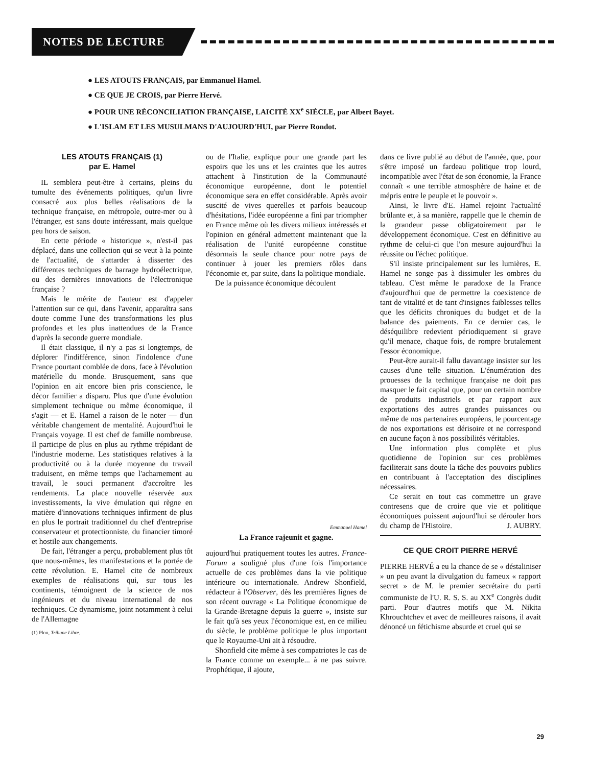NOTES DE LECTURE
● LES ATOUTS FRANÇAIS, par Emmanuel Hamel.
● CE QUE JE CROIS, par Pierre Hervé.
● POUR UNE RÉCONCILIATION FRANÇAISE, LAICITÉ XX<sup>e</sup> SIÈCLE, par Albert Bayet.
● L'ISLAM ET LES MUSULMANS D'AUJOURD'HUI, par Pierre Rondot.
LES ATOUTS FRANÇAIS (1)
par E. Hamel
IL semblera peut-être à certains, pleins du tumulte des événements politiques, qu'un livre consacré aux plus belles réalisations de la technique française, en métropole, outre-mer ou à l'étranger, est sans doute intéressant, mais quelque peu hors de saison.
En cette période « historique », n'est-il pas déplacé, dans une collection qui se veut à la pointe de l'actualité, de s'attarder à disserter des différentes techniques de barrage hydroélectrique, ou des dernières innovations de l'électronique française ?
Mais le mérite de l'auteur est d'appeler l'attention sur ce qui, dans l'avenir, apparaîtra sans doute comme l'une des transformations les plus profondes et les plus inattendues de la France d'après la seconde guerre mondiale.
Il était classique, il n'y a pas si longtemps, de déplorer l'indifférence, sinon l'indolence d'une France pourtant comblée de dons, face à l'évolution matérielle du monde. Brusquement, sans que l'opinion en ait encore bien pris conscience, le décor familier a disparu. Plus que d'une évolution simplement technique ou même économique, il s'agit — et E. Hamel a raison de le noter — d'un véritable changement de mentalité. Aujourd'hui le Français voyage. Il est chef de famille nombreuse. Il participe de plus en plus au rythme trépidant de l'industrie moderne. Les statistiques relatives à la productivité ou à la durée moyenne du travail traduisent, en même temps que l'acharnement au travail, le souci permanent d'accroître les rendements. La place nouvelle réservée aux investissements, la vive émulation qui règne en matière d'innovations techniques infirment de plus en plus le portrait traditionnel du chef d'entreprise conservateur et protectionniste, du financier timoré et hostile aux changements.
De fait, l'étranger a perçu, probablement plus tôt que nous-mêmes, les manifestations et la portée de cette révolution. E. Hamel cite de nombreux exemples de réalisations qui, sur tous les continents, témoignent de la science de nos ingénieurs et du niveau international de nos techniques. Ce dynamisme, joint notamment à celui de l'Allemagne
(1) Plon, Tribune Libre.
ou de l'Italie, explique pour une grande part les espoirs que les uns et les craintes que les autres attachent à l'institution de la Communauté économique européenne, dont le potentiel économique sera en effet considérable. Après avoir suscité de vives querelles et parfois beaucoup d'hésitations, l'idée européenne a fini par triompher en France même où les divers milieux intéressés et l'opinion en général admettent maintenant que la réalisation de l'unité européenne constitue désormais la seule chance pour notre pays de continuer à jouer les premiers rôles dans l'économie et, par suite, dans la politique mondiale.
De la puissance économique découlent
Emmanuel Hamel
La France rajeunit et gagne.
aujourd'hui pratiquement toutes les autres. France-Forum a souligné plus d'une fois l'importance actuelle de ces problèmes dans la vie politique intérieure ou internationale. Andrew Shonfield, rédacteur à l'Observer, dès les premières lignes de son récent ouvrage « La Politique économique de la Grande-Bretagne depuis la guerre », insiste sur le fait qu'à ses yeux l'économique est, en ce milieu du siècle, le problème politique le plus important que le Royaume-Uni ait à résoudre.
Shonfield cite même à ses compatriotes le cas de la France comme un exemple... à ne pas suivre. Prophétique, il ajoute,
dans ce livre publié au début de l'année, que, pour s'être imposé un fardeau politique trop lourd, incompatible avec l'état de son économie, la France connaît « une terrible atmosphère de haine et de mépris entre le peuple et le pouvoir ».
Ainsi, le livre d'E. Hamel rejoint l'actualité brûlante et, à sa manière, rappelle que le chemin de la grandeur passe obligatoirement par le développement économique. C'est en définitive au rythme de celui-ci que l'on mesure aujourd'hui la réussite ou l'échec politique.
S'il insiste principalement sur les lumières, E. Hamel ne songe pas à dissimuler les ombres du tableau. C'est même le paradoxe de la France d'aujourd'hui que de permettre la coexistence de tant de vitalité et de tant d'insignes faiblesses telles que les déficits chroniques du budget et de la balance des paiements. En ce dernier cas, le déséquilibre redevient périodiquement si grave qu'il menace, chaque fois, de rompre brutalement l'essor économique.
Peut-être aurait-il fallu davantage insister sur les causes d'une telle situation. L'énumération des prouesses de la technique française ne doit pas masquer le fait capital que, pour un certain nombre de produits industriels et par rapport aux exportations des autres grandes puissances ou même de nos partenaires européens, le pourcentage de nos exportations est dérisoire et ne correspond en aucune façon à nos possibilités véritables.
Une information plus complète et plus quotidienne de l'opinion sur ces problèmes faciliterait sans doute la tâche des pouvoirs publics en contribuant à l'acceptation des disciplines nécessaires.
Ce serait en tout cas commettre un grave contresens que de croire que vie et politique économiques puissent aujourd'hui se dérouler hors du champ de l'Histoire. J. AUBRY.
CE QUE CROIT PIERRE HERVÉ
PIERRE HERVÉ a eu la chance de se « déstaliniser » un peu avant la divulgation du fameux « rapport secret » de M. le premier secrétaire du parti communiste de l'U. R. S. S. au XX<sup>e</sup> Congrès dudit parti. Pour d'autres motifs que M. Nikita Khrouchtchev et avec de meilleures raisons, il avait dénoncé un fétichisme absurde et cruel qui se
29